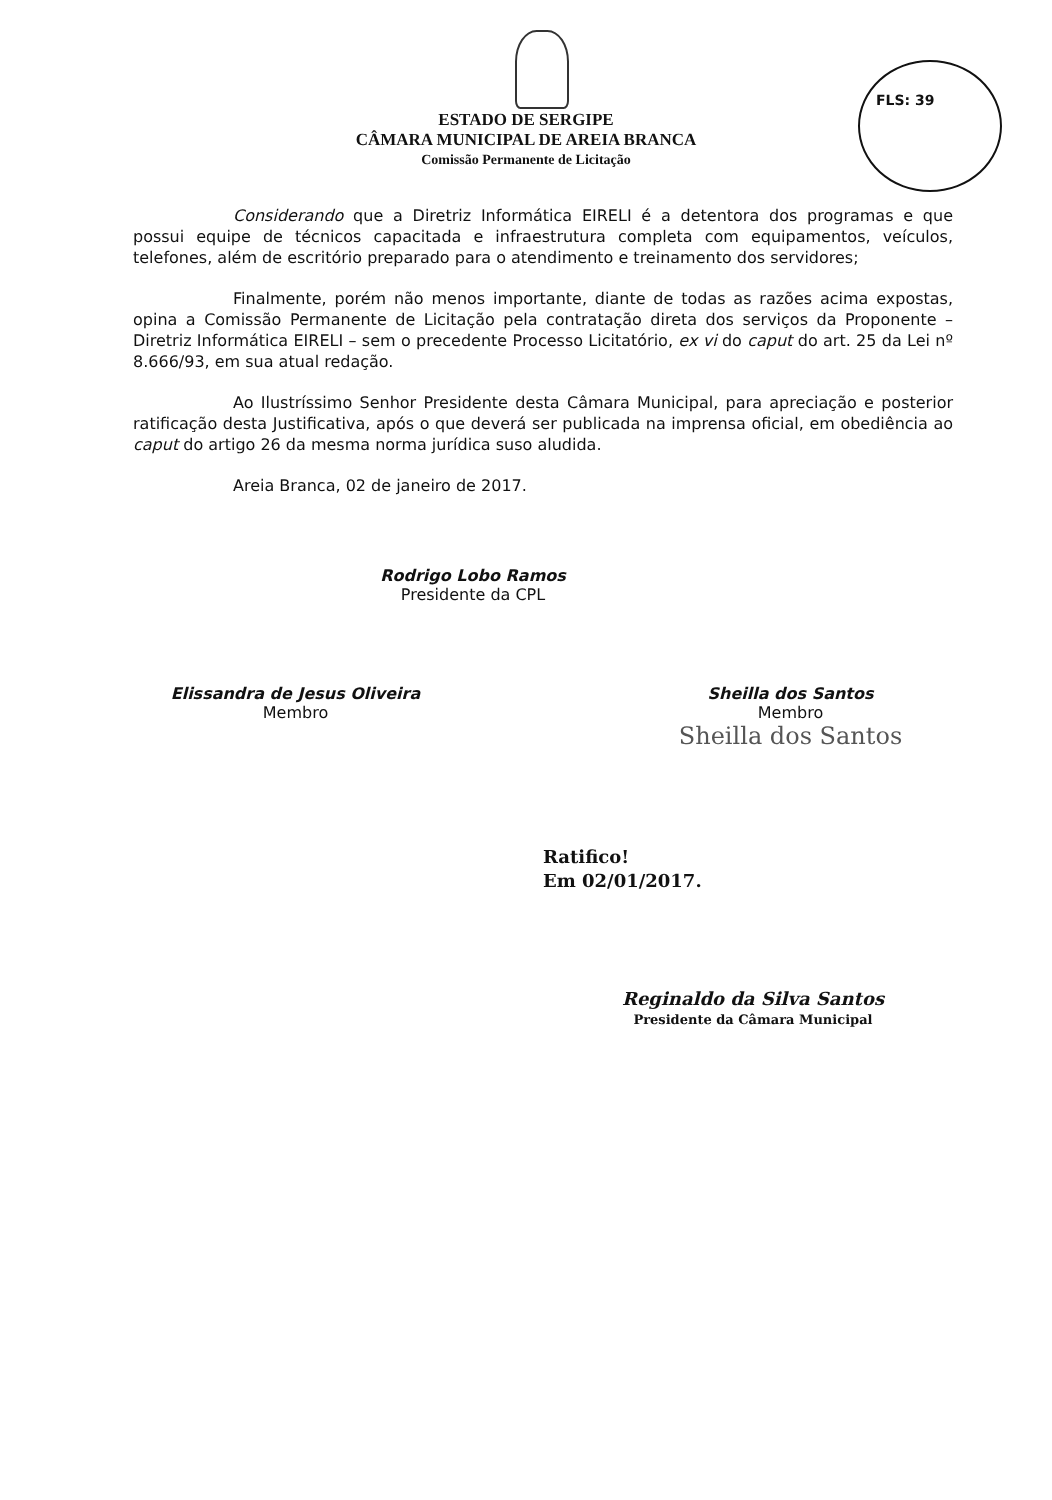FLS: 39
ESTADO DE SERGIPE
CÂMARA MUNICIPAL DE AREIA BRANCA
Comissão Permanente de Licitação
Considerando que a Diretriz Informática EIRELI é a detentora dos programas e que possui equipe de técnicos capacitada e infraestrutura completa com equipamentos, veículos, telefones, além de escritório preparado para o atendimento e treinamento dos servidores;
Finalmente, porém não menos importante, diante de todas as razões acima expostas, opina a Comissão Permanente de Licitação pela contratação direta dos serviços da Proponente – Diretriz Informática EIRELI – sem o precedente Processo Licitatório, ex vi do caput do art. 25 da Lei nº 8.666/93, em sua atual redação.
Ao Ilustríssimo Senhor Presidente desta Câmara Municipal, para apreciação e posterior ratificação desta Justificativa, após o que deverá ser publicada na imprensa oficial, em obediência ao caput do artigo 26 da mesma norma jurídica suso aludida.
Areia Branca, 02 de janeiro de 2017.
Rodrigo Lobo Ramos
Presidente da CPL
Elissandra de Jesus Oliveira
Membro
Sheilla dos Santos
Membro
Sheilla dos Santos
Ratifico!
Em 02/01/2017.
Reginaldo da Silva Santos
Presidente da Câmara Municipal